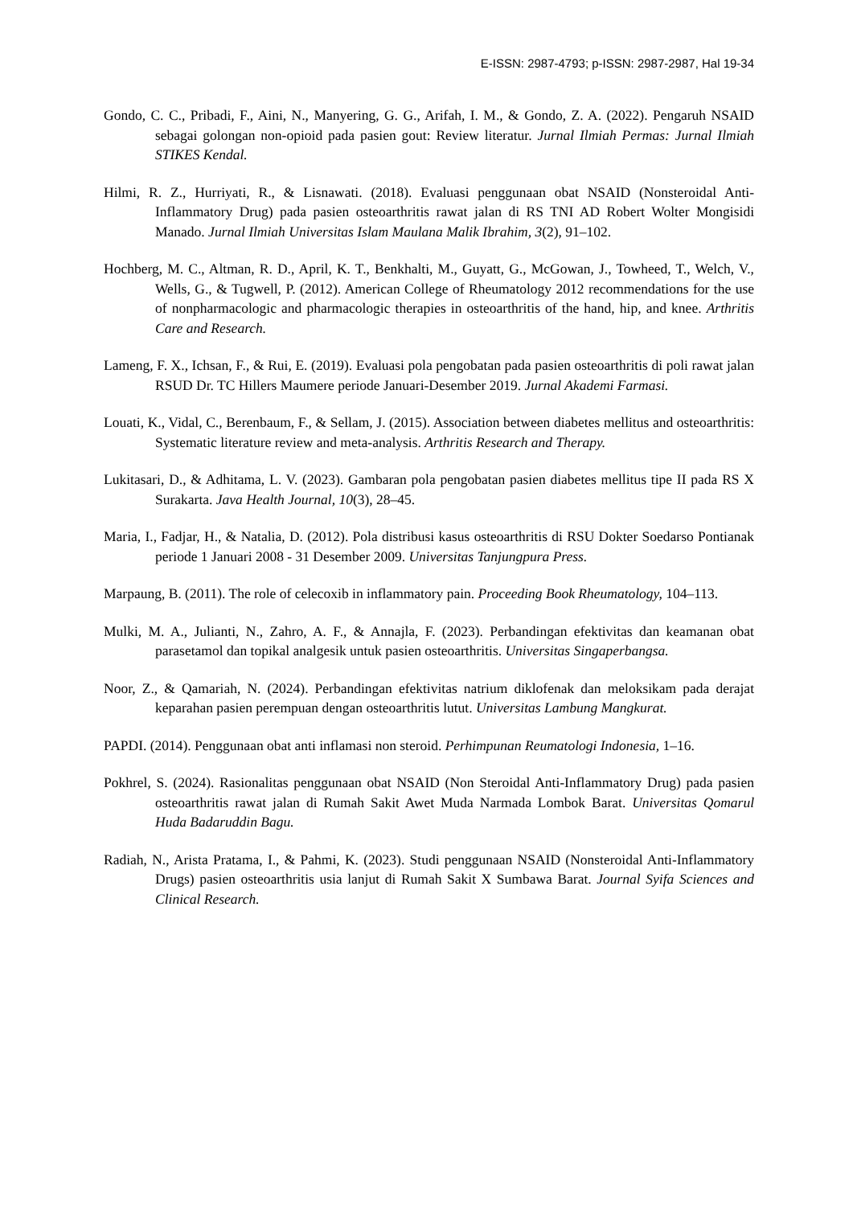E-ISSN: 2987-4793; p-ISSN: 2987-2987, Hal 19-34
Gondo, C. C., Pribadi, F., Aini, N., Manyering, G. G., Arifah, I. M., & Gondo, Z. A. (2022). Pengaruh NSAID sebagai golongan non-opioid pada pasien gout: Review literatur. Jurnal Ilmiah Permas: Jurnal Ilmiah STIKES Kendal.
Hilmi, R. Z., Hurriyati, R., & Lisnawati. (2018). Evaluasi penggunaan obat NSAID (Nonsteroidal Anti-Inflammatory Drug) pada pasien osteoarthritis rawat jalan di RS TNI AD Robert Wolter Mongisidi Manado. Jurnal Ilmiah Universitas Islam Maulana Malik Ibrahim, 3(2), 91–102.
Hochberg, M. C., Altman, R. D., April, K. T., Benkhalti, M., Guyatt, G., McGowan, J., Towheed, T., Welch, V., Wells, G., & Tugwell, P. (2012). American College of Rheumatology 2012 recommendations for the use of nonpharmacologic and pharmacologic therapies in osteoarthritis of the hand, hip, and knee. Arthritis Care and Research.
Lameng, F. X., Ichsan, F., & Rui, E. (2019). Evaluasi pola pengobatan pada pasien osteoarthritis di poli rawat jalan RSUD Dr. TC Hillers Maumere periode Januari-Desember 2019. Jurnal Akademi Farmasi.
Louati, K., Vidal, C., Berenbaum, F., & Sellam, J. (2015). Association between diabetes mellitus and osteoarthritis: Systematic literature review and meta-analysis. Arthritis Research and Therapy.
Lukitasari, D., & Adhitama, L. V. (2023). Gambaran pola pengobatan pasien diabetes mellitus tipe II pada RS X Surakarta. Java Health Journal, 10(3), 28–45.
Maria, I., Fadjar, H., & Natalia, D. (2012). Pola distribusi kasus osteoarthritis di RSU Dokter Soedarso Pontianak periode 1 Januari 2008 - 31 Desember 2009. Universitas Tanjungpura Press.
Marpaung, B. (2011). The role of celecoxib in inflammatory pain. Proceeding Book Rheumatology, 104–113.
Mulki, M. A., Julianti, N., Zahro, A. F., & Annajla, F. (2023). Perbandingan efektivitas dan keamanan obat parasetamol dan topikal analgesik untuk pasien osteoarthritis. Universitas Singaperbangsa.
Noor, Z., & Qamariah, N. (2024). Perbandingan efektivitas natrium diklofenak dan meloksikam pada derajat keparahan pasien perempuan dengan osteoarthritis lutut. Universitas Lambung Mangkurat.
PAPDI. (2014). Penggunaan obat anti inflamasi non steroid. Perhimpunan Reumatologi Indonesia, 1–16.
Pokhrel, S. (2024). Rasionalitas penggunaan obat NSAID (Non Steroidal Anti-Inflammatory Drug) pada pasien osteoarthritis rawat jalan di Rumah Sakit Awet Muda Narmada Lombok Barat. Universitas Qomarul Huda Badaruddin Bagu.
Radiah, N., Arista Pratama, I., & Pahmi, K. (2023). Studi penggunaan NSAID (Nonsteroidal Anti-Inflammatory Drugs) pasien osteoarthritis usia lanjut di Rumah Sakit X Sumbawa Barat. Journal Syifa Sciences and Clinical Research.